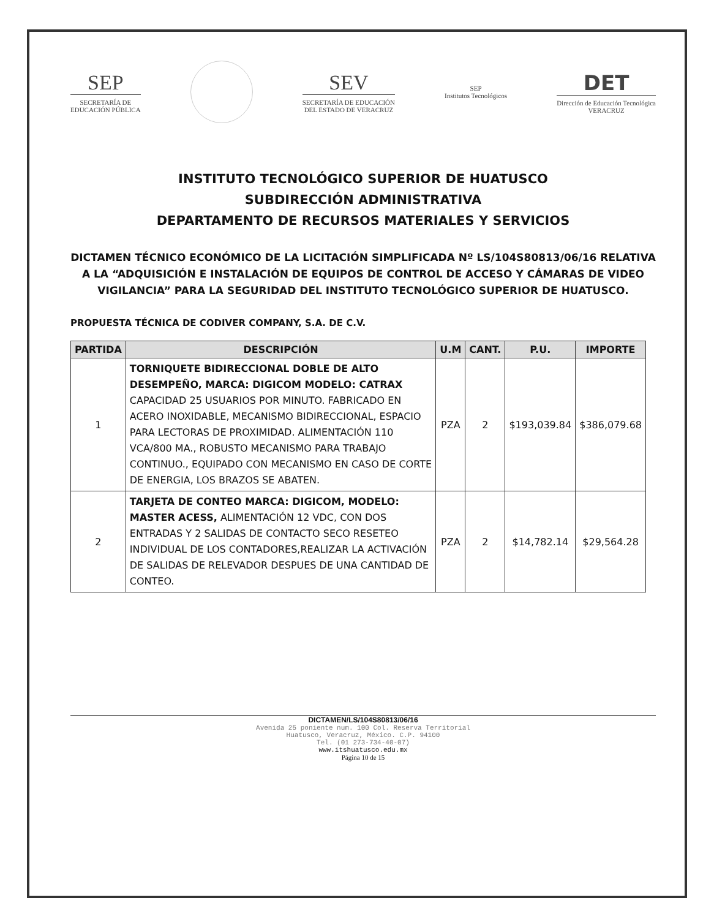SEP
SECRETARÍA DE
EDUCACIÓN PÚBLICA
SEV
SECRETARÍA DE EDUCACIÓN
DEL ESTADO DE VERACRUZ
SEP
Institutos Tecnológicos
DET
Dirección de Educación Tecnológica
VERACRUZ
INSTITUTO TECNOLÓGICO SUPERIOR DE HUATUSCO
SUBDIRECCIÓN ADMINISTRATIVA
DEPARTAMENTO DE RECURSOS MATERIALES Y SERVICIOS
DICTAMEN TÉCNICO ECONÓMICO DE LA LICITACIÓN SIMPLIFICADA Nº LS/104S80813/06/16 RELATIVA A LA “ADQUISICIÓN E INSTALACIÓN DE EQUIPOS DE CONTROL DE ACCESO Y CÁMARAS DE VIDEO VIGILANCIA” PARA LA SEGURIDAD DEL INSTITUTO TECNOLÓGICO SUPERIOR DE HUATUSCO.
PROPUESTA TÉCNICA DE CODIVER COMPANY, S.A. DE C.V.
| PARTIDA | DESCRIPCIÓN | U.M | CANT. | P.U. | IMPORTE |
| --- | --- | --- | --- | --- | --- |
| 1 | TORNIQUETE BIDIRECCIONAL DOBLE DE ALTO DESEMPEÑO, MARCA: DIGICOM MODELO: CATRAX CAPACIDAD 25 USUARIOS POR MINUTO. FABRICADO EN ACERO INOXIDABLE, MECANISMO BIDIRECCIONAL, ESPACIO PARA LECTORAS DE PROXIMIDAD. ALIMENTACIÓN 110 VCA/800 MA., ROBUSTO MECANISMO PARA TRABAJO CONTINUO., EQUIPADO CON MECANISMO EN CASO DE CORTE DE ENERGIA, LOS BRAZOS SE ABATEN. | PZA | 2 | $193,039.84 | $386,079.68 |
| 2 | TARJETA DE CONTEO MARCA: DIGICOM, MODELO: MASTER ACESS, ALIMENTACIÓN 12 VDC, CON DOS ENTRADAS Y 2 SALIDAS DE CONTACTO SECO RESETEO INDIVIDUAL DE LOS CONTADORES,REALIZAR LA ACTIVACIÓN DE SALIDAS DE RELEVADOR DESPUES DE UNA CANTIDAD DE CONTEO. | PZA | 2 | $14,782.14 | $29,564.28 |
DICTAMEN/LS/104S80813/06/16
Avenida 25 poniente num. 100 Col. Reserva Territorial
Huatusco, Veracruz, México. C.P. 94100
Tel. (01 273-734-40-07)
www.itshuatusco.edu.mx
Página 10 de 15